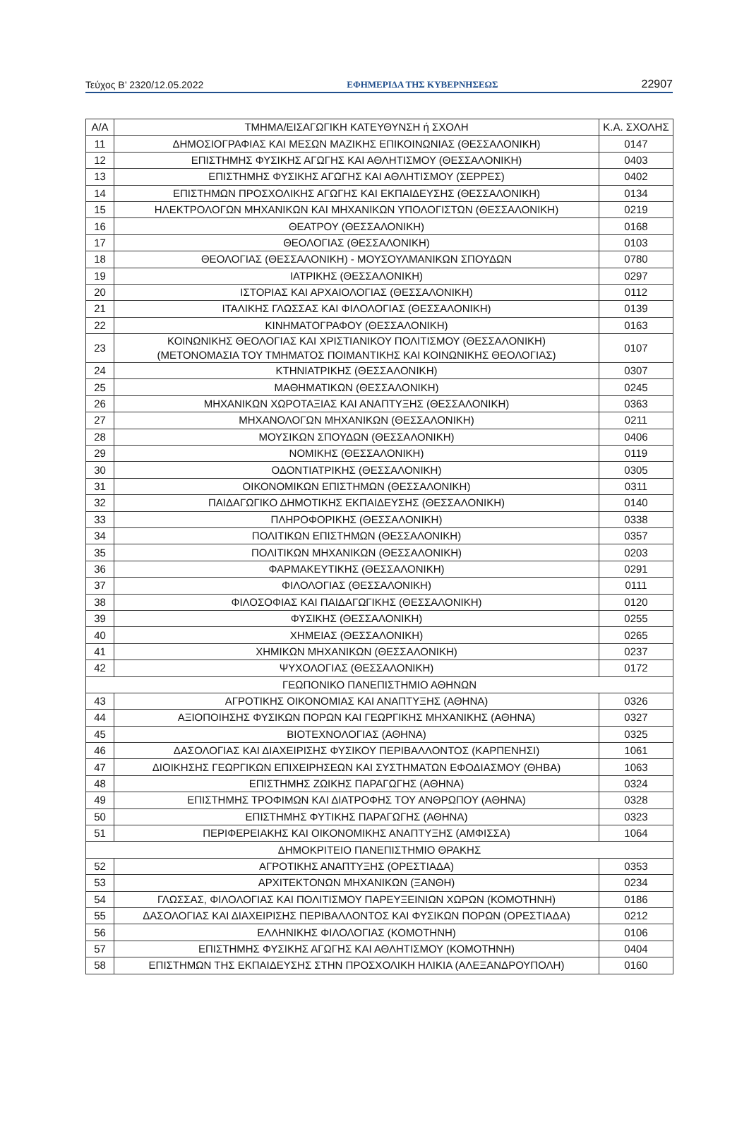Τεύχος B’ 2320/12.05.2022 ΕΦΗΜΕΡΙΔΑ ΤΗΣ ΚΥΒΕΡΝΗΣΕΩΣ 22907
| Α/Α | ΤΜΗΜΑ/ΕΙΣΑΓΩΓΙΚΗ ΚΑΤΕΥΘΥΝΣΗ ή ΣΧΟΛΗ | Κ.Α. ΣΧΟΛΗΣ |
| --- | --- | --- |
| 11 | ΔΗΜΟΣΙΟΓΡΑΦΙΑΣ ΚΑΙ ΜΕΣΩΝ ΜΑΖΙΚΗΣ ΕΠΙΚΟΙΝΩΝΙΑΣ (ΘΕΣΣΑΛΟΝΙΚΗ) | 0147 |
| 12 | ΕΠΙΣΤΗΜΗΣ ΦΥΣΙΚΗΣ ΑΓΩΓΗΣ ΚΑΙ ΑΘΛΗΤΙΣΜΟΥ (ΘΕΣΣΑΛΟΝΙΚΗ) | 0403 |
| 13 | ΕΠΙΣΤΗΜΗΣ ΦΥΣΙΚΗΣ ΑΓΩΓΗΣ ΚΑΙ ΑΘΛΗΤΙΣΜΟΥ (ΣΕΡΡΕΣ) | 0402 |
| 14 | ΕΠΙΣΤΗΜΩΝ ΠΡΟΣΧΟΛΙΚΗΣ ΑΓΩΓΗΣ ΚΑΙ ΕΚΠΑΙΔΕΥΣΗΣ (ΘΕΣΣΑΛΟΝΙΚΗ) | 0134 |
| 15 | ΗΛΕΚΤΡΟΛΟΓΩΝ ΜΗΧΑΝΙΚΩΝ ΚΑΙ ΜΗΧΑΝΙΚΩΝ ΥΠΟΛΟΓΙΣΤΩΝ (ΘΕΣΣΑΛΟΝΙΚΗ) | 0219 |
| 16 | ΘΕΑΤΡΟΥ (ΘΕΣΣΑΛΟΝΙΚΗ) | 0168 |
| 17 | ΘΕΟΛΟΓΙΑΣ (ΘΕΣΣΑΛΟΝΙΚΗ) | 0103 |
| 18 | ΘΕΟΛΟΓΙΑΣ (ΘΕΣΣΑΛΟΝΙΚΗ) - ΜΟΥΣΟΥΛΜΑΝΙΚΩΝ ΣΠΟΥΔΩΝ | 0780 |
| 19 | ΙΑΤΡΙΚΗΣ (ΘΕΣΣΑΛΟΝΙΚΗ) | 0297 |
| 20 | ΙΣΤΟΡΙΑΣ ΚΑΙ ΑΡΧΑΙΟΛΟΓΙΑΣ (ΘΕΣΣΑΛΟΝΙΚΗ) | 0112 |
| 21 | ΙΤΑΛΙΚΗΣ ΓΛΩΣΣΑΣ ΚΑΙ ΦΙΛΟΛΟΓΙΑΣ (ΘΕΣΣΑΛΟΝΙΚΗ) | 0139 |
| 22 | ΚΙΝΗΜΑΤΟΓΡΑΦΟΥ (ΘΕΣΣΑΛΟΝΙΚΗ) | 0163 |
| 23 | ΚΟΙΝΩΝΙΚΗΣ ΘΕΟΛΟΓΙΑΣ ΚΑΙ ΧΡΙΣΤΙΑΝΙΚΟΥ ΠΟΛΙΤΙΣΜΟΥ (ΘΕΣΣΑΛΟΝΙΚΗ) (ΜΕΤΟΝΟΜΑΣΙΑ ΤΟΥ ΤΜΗΜΑΤΟΣ ΠΟΙΜΑΝΤΙΚΗΣ ΚΑΙ ΚΟΙΝΩΝΙΚΗΣ ΘΕΟΛΟΓΙΑΣ) | 0107 |
| 24 | ΚΤΗΝΙΑΤΡΙΚΗΣ (ΘΕΣΣΑΛΟΝΙΚΗ) | 0307 |
| 25 | ΜΑΘΗΜΑΤΙΚΩΝ (ΘΕΣΣΑΛΟΝΙΚΗ) | 0245 |
| 26 | ΜΗΧΑΝΙΚΩΝ ΧΩΡΟΤΑΞΙΑΣ ΚΑΙ ΑΝΑΠΤΥΞΗΣ (ΘΕΣΣΑΛΟΝΙΚΗ) | 0363 |
| 27 | ΜΗΧΑΝΟΛΟΓΩΝ ΜΗΧΑΝΙΚΩΝ (ΘΕΣΣΑΛΟΝΙΚΗ) | 0211 |
| 28 | ΜΟΥΣΙΚΩΝ ΣΠΟΥΔΩΝ (ΘΕΣΣΑΛΟΝΙΚΗ) | 0406 |
| 29 | ΝΟΜΙΚΗΣ (ΘΕΣΣΑΛΟΝΙΚΗ) | 0119 |
| 30 | ΟΔΟΝΤΙΑΤΡΙΚΗΣ (ΘΕΣΣΑΛΟΝΙΚΗ) | 0305 |
| 31 | ΟΙΚΟΝΟΜΙΚΩΝ ΕΠΙΣΤΗΜΩΝ (ΘΕΣΣΑΛΟΝΙΚΗ) | 0311 |
| 32 | ΠΑΙΔΑΓΩΓΙΚΟ ΔΗΜΟΤΙΚΗΣ ΕΚΠΑΙΔΕΥΣΗΣ (ΘΕΣΣΑΛΟΝΙΚΗ) | 0140 |
| 33 | ΠΛΗΡΟΦΟΡΙΚΗΣ (ΘΕΣΣΑΛΟΝΙΚΗ) | 0338 |
| 34 | ΠΟΛΙΤΙΚΩΝ ΕΠΙΣΤΗΜΩΝ (ΘΕΣΣΑΛΟΝΙΚΗ) | 0357 |
| 35 | ΠΟΛΙΤΙΚΩΝ ΜΗΧΑΝΙΚΩΝ (ΘΕΣΣΑΛΟΝΙΚΗ) | 0203 |
| 36 | ΦΑΡΜΑΚΕΥΤΙΚΗΣ (ΘΕΣΣΑΛΟΝΙΚΗ) | 0291 |
| 37 | ΦΙΛΟΛΟΓΙΑΣ (ΘΕΣΣΑΛΟΝΙΚΗ) | 0111 |
| 38 | ΦΙΛΟΣΟΦΙΑΣ ΚΑΙ ΠΑΙΔΑΓΩΓΙΚΗΣ (ΘΕΣΣΑΛΟΝΙΚΗ) | 0120 |
| 39 | ΦΥΣΙΚΗΣ (ΘΕΣΣΑΛΟΝΙΚΗ) | 0255 |
| 40 | ΧΗΜΕΙΑΣ (ΘΕΣΣΑΛΟΝΙΚΗ) | 0265 |
| 41 | ΧΗΜΙΚΩΝ ΜΗΧΑΝΙΚΩΝ (ΘΕΣΣΑΛΟΝΙΚΗ) | 0237 |
| 42 | ΨΥΧΟΛΟΓΙΑΣ (ΘΕΣΣΑΛΟΝΙΚΗ) | 0172 |
| ΓΕΩΠΟΝΙΚΟ ΠΑΝΕΠΙΣΤΗΜΙΟ ΑΘΗΝΩΝ | | |
| 43 | ΑΓΡΟΤΙΚΗΣ ΟΙΚΟΝΟΜΙΑΣ ΚΑΙ ΑΝΑΠΤΥΞΗΣ (ΑΘΗΝΑ) | 0326 |
| 44 | ΑΞΙΟΠΟΙΗΣΗΣ ΦΥΣΙΚΩΝ ΠΟΡΩΝ ΚΑΙ ΓΕΩΡΓΙΚΗΣ ΜΗΧΑΝΙΚΗΣ (ΑΘΗΝΑ) | 0327 |
| 45 | ΒΙΟΤΕΧΝΟΛΟΓΙΑΣ (ΑΘΗΝΑ) | 0325 |
| 46 | ΔΑΣΟΛΟΓΙΑΣ ΚΑΙ ΔΙΑΧΕΙΡΙΣΗΣ ΦΥΣΙΚΟΥ ΠΕΡΙΒΑΛΛΟΝΤΟΣ (ΚΑΡΠΕΝΗΣΙ) | 1061 |
| 47 | ΔΙΟΙΚΗΣΗΣ ΓΕΩΡΓΙΚΩΝ ΕΠΙΧΕΙΡΗΣΕΩΝ ΚΑΙ ΣΥΣΤΗΜΑΤΩΝ ΕΦΟΔΙΑΣΜΟΥ (ΘΗΒΑ) | 1063 |
| 48 | ΕΠΙΣΤΗΜΗΣ ΖΩΙΚΗΣ ΠΑΡΑΓΩΓΗΣ (ΑΘΗΝΑ) | 0324 |
| 49 | ΕΠΙΣΤΗΜΗΣ ΤΡΟΦΙΜΩΝ ΚΑΙ ΔΙΑΤΡΟΦΗΣ ΤΟΥ ΑΝΘΡΩΠΟΥ (ΑΘΗΝΑ) | 0328 |
| 50 | ΕΠΙΣΤΗΜΗΣ ΦΥΤΙΚΗΣ ΠΑΡΑΓΩΓΗΣ (ΑΘΗΝΑ) | 0323 |
| 51 | ΠΕΡΙΦΕΡΕΙΑΚΗΣ ΚΑΙ ΟΙΚΟΝΟΜΙΚΗΣ ΑΝΑΠΤΥΞΗΣ (ΑΜΦΙΣΣΑ) | 1064 |
| ΔΗΜΟΚΡΙΤΕΙΟ ΠΑΝΕΠΙΣΤΗΜΙΟ ΘΡΑΚΗΣ | | |
| 52 | ΑΓΡΟΤΙΚΗΣ ΑΝΑΠΤΥΞΗΣ (ΟΡΕΣΤΙΑΔΑ) | 0353 |
| 53 | ΑΡΧΙΤΕΚΤΟΝΩΝ ΜΗΧΑΝΙΚΩΝ (ΞΑΝΘΗ) | 0234 |
| 54 | ΓΛΩΣΣΑΣ, ΦΙΛΟΛΟΓΙΑΣ ΚΑΙ ΠΟΛΙΤΙΣΜΟΥ ΠΑΡΕΥΞΕΙΝΙΩΝ ΧΩΡΩΝ (ΚΟΜΟΤΗΝΗ) | 0186 |
| 55 | ΔΑΣΟΛΟΓΙΑΣ ΚΑΙ ΔΙΑΧΕΙΡΙΣΗΣ ΠΕΡΙΒΑΛΛΟΝΤΟΣ ΚΑΙ ΦΥΣΙΚΩΝ ΠΟΡΩΝ (ΟΡΕΣΤΙΑΔΑ) | 0212 |
| 56 | ΕΛΛΗΝΙΚΗΣ ΦΙΛΟΛΟΓΙΑΣ (ΚΟΜΟΤΗΝΗ) | 0106 |
| 57 | ΕΠΙΣΤΗΜΗΣ ΦΥΣΙΚΗΣ ΑΓΩΓΗΣ ΚΑΙ ΑΘΛΗΤΙΣΜΟΥ (ΚΟΜΟΤΗΝΗ) | 0404 |
| 58 | ΕΠΙΣΤΗΜΩΝ ΤΗΣ ΕΚΠΑΙΔΕΥΣΗΣ ΣΤΗΝ ΠΡΟΣΧΟΛΙΚΗ ΗΛΙΚΙΑ (ΑΛΕΞΑΝΔΡΟΥΠΟΛΗ) | 0160 |